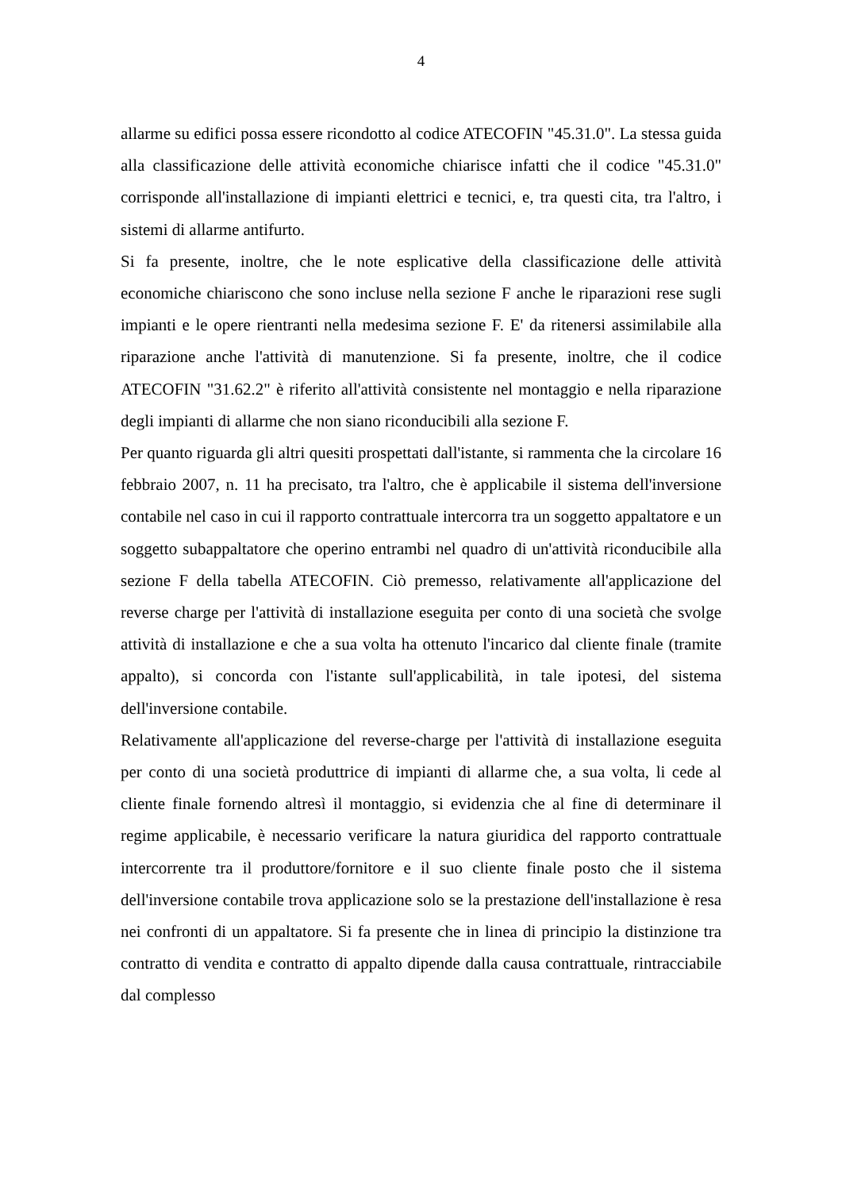4
allarme su edifici possa essere ricondotto al codice ATECOFIN "45.31.0". La stessa guida alla classificazione delle attività economiche chiarisce infatti che il codice "45.31.0" corrisponde all'installazione di impianti elettrici e tecnici, e, tra questi cita, tra l'altro, i sistemi di allarme antifurto.
Si fa presente, inoltre, che le note esplicative della classificazione delle attività economiche chiariscono che sono incluse nella sezione F anche le riparazioni rese sugli impianti e le opere rientranti nella medesima sezione F. E' da ritenersi assimilabile alla riparazione anche l'attività di manutenzione. Si fa presente, inoltre, che il codice ATECOFIN "31.62.2" è riferito all'attività consistente nel montaggio e nella riparazione degli impianti di allarme che non siano riconducibili alla sezione F.
Per quanto riguarda gli altri quesiti prospettati dall'istante, si rammenta che la circolare 16 febbraio 2007, n. 11 ha precisato, tra l'altro, che è applicabile il sistema dell'inversione contabile nel caso in cui il rapporto contrattuale intercorra tra un soggetto appaltatore e un soggetto subappaltatore che operino entrambi nel quadro di un'attività riconducibile alla sezione F della tabella ATECOFIN. Ciò premesso, relativamente all'applicazione del reverse charge per l'attività di installazione eseguita per conto di una società che svolge attività di installazione e che a sua volta ha ottenuto l'incarico dal cliente finale (tramite appalto), si concorda con l'istante sull'applicabilità, in tale ipotesi, del sistema dell'inversione contabile.
Relativamente all'applicazione del reverse-charge per l'attività di installazione eseguita per conto di una società produttrice di impianti di allarme che, a sua volta, li cede al cliente finale fornendo altresì il montaggio, si evidenzia che al fine di determinare il regime applicabile, è necessario verificare la natura giuridica del rapporto contrattuale intercorrente tra il produttore/fornitore e il suo cliente finale posto che il sistema dell'inversione contabile trova applicazione solo se la prestazione dell'installazione è resa nei confronti di un appaltatore. Si fa presente che in linea di principio la distinzione tra contratto di vendita e contratto di appalto dipende dalla causa contrattuale, rintracciabile dal complesso